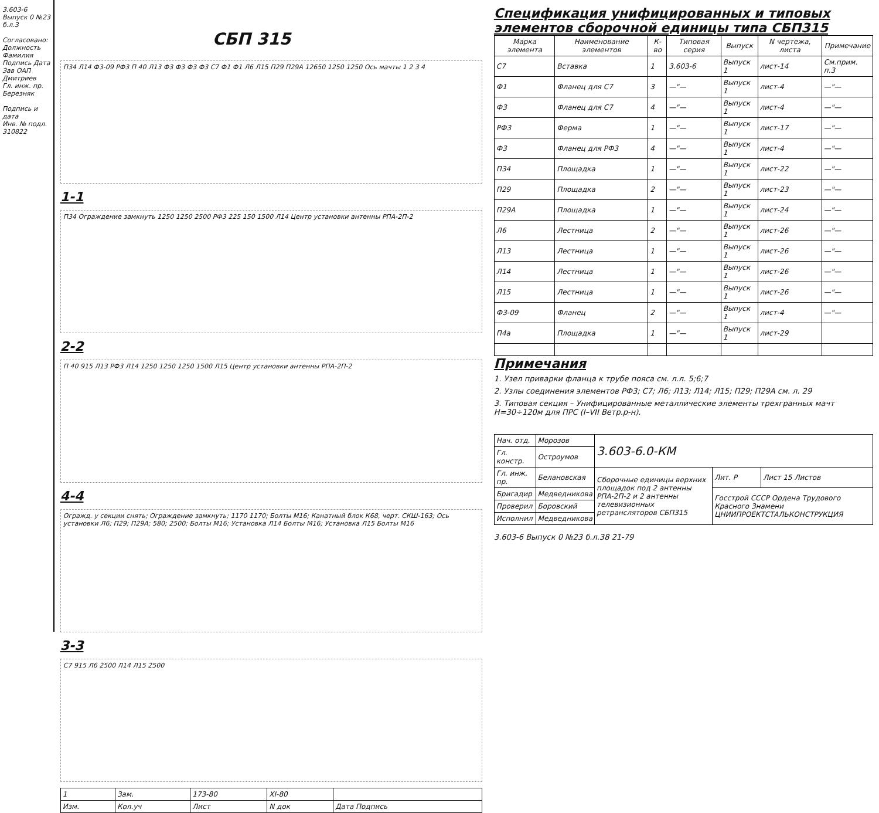3.603-6 Выпуск 0 №23 б.л.3
Согласовано: Должность Фамилия Подпись Дата
Зав ОАП Дмитриев
Гл. инж. пр. Березняк
Подпись и дата
Инв. № подл. 310822
СБП 315
П34 Л14 Ф3-09 РФ3 П 40 Л13 Ф3 Ф3 Ф3 Ф3 С7 Ф1 Ф1 Л6 Л15 П29 П29А 12650 1250 1250 Ось мачты 1 2 3 4
1-1
П34 Ограждение замкнуть 1250 1250 2500 РФ3 225 150 1500 Л14 Центр установки антенны РПА-2П-2
2-2
П 40 915 Л13 РФ3 Л14 1250 1250 1250 1500 Л15 Центр установки антенны РПА-2П-2
4-4
Огражд. у секции снять; Ограждение замкнуть; 1170 1170; Болты М16; Канатный блок К68, черт. СКШ-163; Ось установки Л6; П29; П29А; 580; 2500; Болты М16; Установка Л14 Болты М16; Установка Л15 Болты М16
3-3
С7 915 Л6 2500 Л14 Л15 2500
| 1 | Зам. | 173-80 | XI-80 | |
| Изм. | Кол.уч | Лист | N док | Дата Подпись |
Спецификация унифицированных и типовых элементов сборочной единицы типа СБП315
| Марка элемента | Наименование элементов | К-во | Типовая серия | Выпуск | N чертежа, листа | Примечание |
| --- | --- | --- | --- | --- | --- | --- |
| С7 | Вставка | 1 | 3.603-6 | Выпуск 1 | лист-14 | См.прим. п.3 |
| Ф1 | Фланец для С7 | 3 | —"— | Выпуск 1 | лист-4 | —"— |
| Ф3 | Фланец для С7 | 4 | —"— | Выпуск 1 | лист-4 | —"— |
| РФ3 | Ферма | 1 | —"— | Выпуск 1 | лист-17 | —"— |
| Ф3 | Фланец для РФ3 | 4 | —"— | Выпуск 1 | лист-4 | —"— |
| П34 | Площадка | 1 | —"— | Выпуск 1 | лист-22 | —"— |
| П29 | Площадка | 2 | —"— | Выпуск 1 | лист-23 | —"— |
| П29А | Площадка | 1 | —"— | Выпуск 1 | лист-24 | —"— |
| Л6 | Лестница | 2 | —"— | Выпуск 1 | лист-26 | —"— |
| Л13 | Лестница | 1 | —"— | Выпуск 1 | лист-26 | —"— |
| Л14 | Лестница | 1 | —"— | Выпуск 1 | лист-26 | —"— |
| Л15 | Лестница | 1 | —"— | Выпуск 1 | лист-26 | —"— |
| Ф3-09 | Фланец | 2 | —"— | Выпуск 1 | лист-4 | —"— |
| П4а | Площадка | 1 | —"— | Выпуск 1 | лист-29 | |
Примечания
1. Узел приварки фланца к трубе пояса см. л.л. 5;6;7
2. Узлы соединения элементов РФ3; С7; Л6; Л13; Л14; Л15; П29; П29А см. л. 29
3. Типовая секция – Унифицированные металлические элементы трехгранных мачт Н=30÷120м для ПРС (I–VII Ветр.р-н).
| Нач. отд. | Морозов | 3.603-6.0-КМ | | |
| Гл. констр. | Остроумов | | | |
| Гл. инж. пр. | Белановская | Сборочные единицы верхних площадок под 2 антенны РПА-2П-2 и 2 антенны телевизионных ретрансляторов СБП315 | Лит. Р | Лист 15 Листов |
| Бригадир | Медведникова | | Госстрой СССР Ордена Трудового Красного Знамени ЦНИИПРОЕКТСТАЛЬКОНСТРУКЦИЯ | |
| Проверил | Боровский | | | |
| Исполнил | Медведникова | | | |
3.603-6 Выпуск 0 №23 б.л.38 21-79